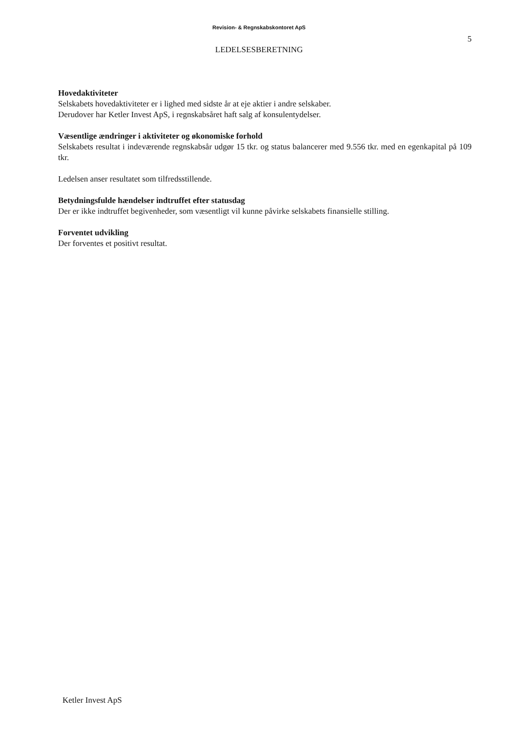Revision- & Regnskabskontoret ApS
5
LEDELSESBERETNING
Hovedaktiviteter
Selskabets hovedaktiviteter er i lighed med sidste år at eje aktier i andre selskaber.
Derudover har Ketler Invest ApS, i regnskabsåret haft salg af konsulentydelser.
Væsentlige ændringer i aktiviteter og økonomiske forhold
Selskabets resultat i indeværende regnskabsår udgør 15 tkr. og status balancerer med 9.556 tkr. med en egenkapital på 109 tkr.
Ledelsen anser resultatet som tilfredsstillende.
Betydningsfulde hændelser indtruffet efter statusdag
Der er ikke indtruffet begivenheder, som væsentligt vil kunne påvirke selskabets finansielle stilling.
Forventet udvikling
Der forventes et positivt resultat.
Ketler Invest ApS